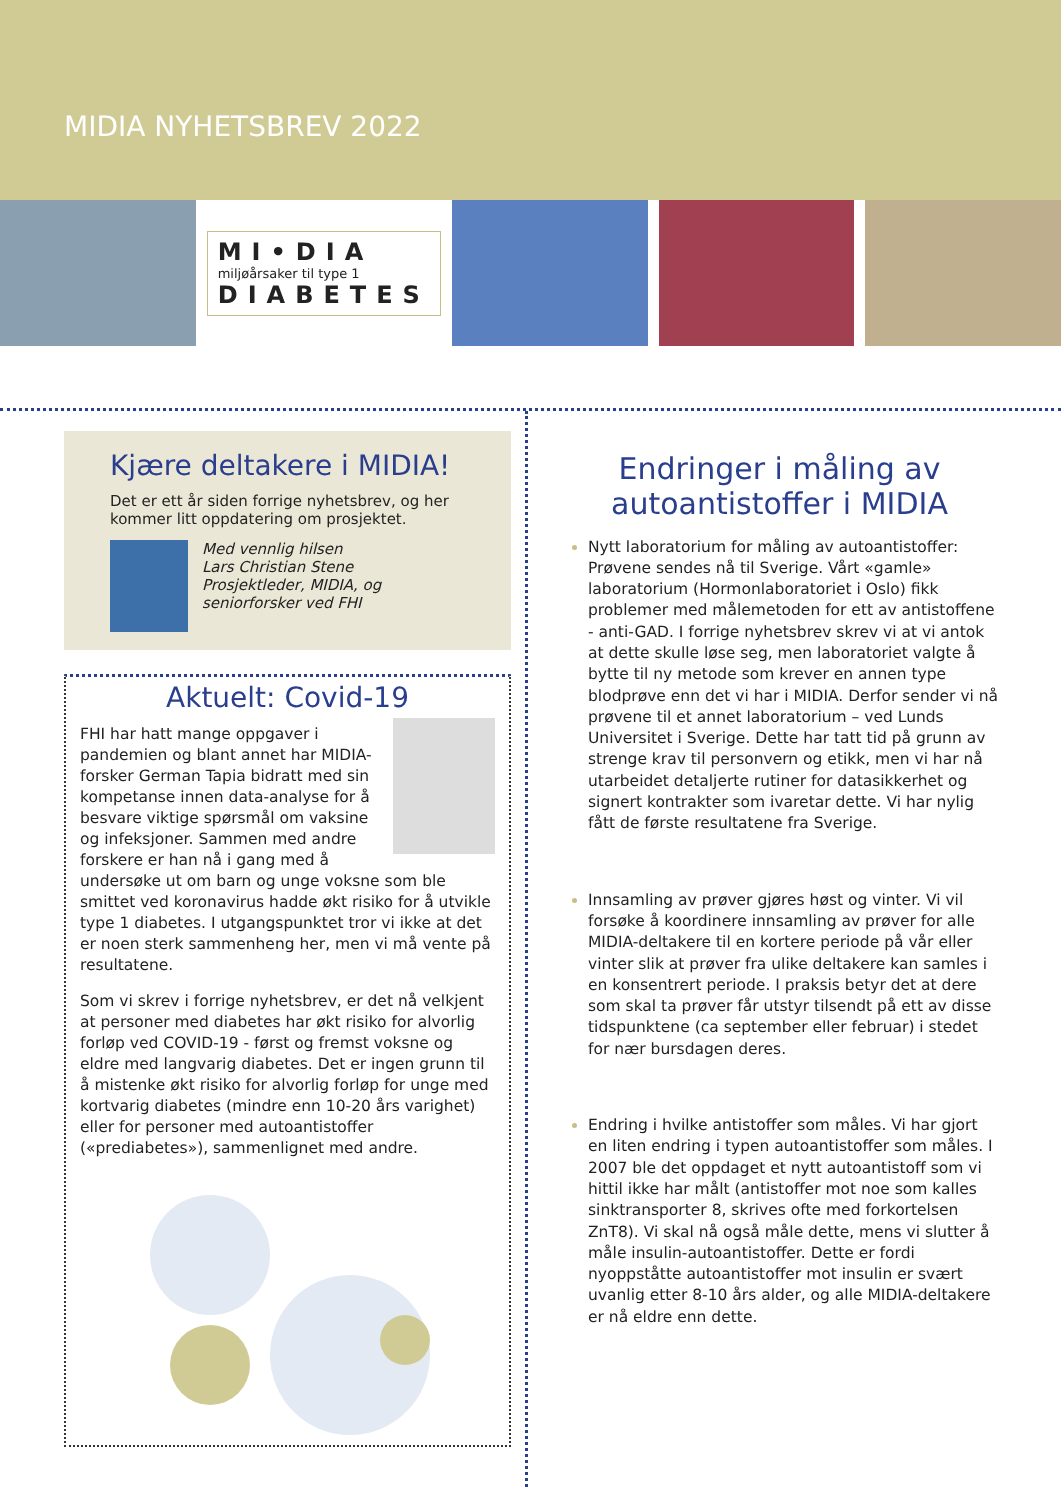MIDIA NYHETSBREV 2022
MI•DIA
miljøårsaker til type 1
DIABETES
Kjære deltakere i MIDIA!
Det er ett år siden forrige nyhetsbrev, og her kommer litt oppdatering om prosjektet.
Med vennlig hilsen
Lars Christian Stene
Prosjektleder, MIDIA, og
seniorforsker ved FHI
Aktuelt: Covid-19
FHI har hatt mange oppgaver i pandemien og blant annet har MIDIA-forsker German Tapia bidratt med sin kompetanse innen data-analyse for å besvare viktige spørsmål om vaksine og infeksjoner. Sammen med andre forskere er han nå i gang med å undersøke ut om barn og unge voksne som ble smittet ved koronavirus hadde økt risiko for å utvikle type 1 diabetes. I utgangspunktet tror vi ikke at det er noen sterk sammenheng her, men vi må vente på resultatene.
Som vi skrev i forrige nyhetsbrev, er det nå velkjent at personer med diabetes har økt risiko for alvorlig forløp ved COVID-19 - først og fremst voksne og eldre med langvarig diabetes. Det er ingen grunn til å mistenke økt risiko for alvorlig forløp for unge med kortvarig diabetes (mindre enn 10-20 års varighet) eller for personer med autoantistoffer («prediabetes»), sammenlignet med andre.
Endringer i måling av autoantistoffer i MIDIA
Nytt laboratorium for måling av autoantistoffer: Prøvene sendes nå til Sverige. Vårt «gamle» laboratorium (Hormonlaboratoriet i Oslo) fikk problemer med målemetoden for ett av antistoffene - anti-GAD. I forrige nyhetsbrev skrev vi at vi antok at dette skulle løse seg, men laboratoriet valgte å bytte til ny metode som krever en annen type blodprøve enn det vi har i MIDIA. Derfor sender vi nå prøvene til et annet laboratorium – ved Lunds Universitet i Sverige. Dette har tatt tid på grunn av strenge krav til personvern og etikk, men vi har nå utarbeidet detaljerte rutiner for datasikkerhet og signert kontrakter som ivaretar dette. Vi har nylig fått de første resultatene fra Sverige.
Innsamling av prøver gjøres høst og vinter. Vi vil forsøke å koordinere innsamling av prøver for alle MIDIA-deltakere til en kortere periode på vår eller vinter slik at prøver fra ulike deltakere kan samles i en konsentrert periode. I praksis betyr det at dere som skal ta prøver får utstyr tilsendt på ett av disse tidspunktene (ca september eller februar) i stedet for nær bursdagen deres.
Endring i hvilke antistoffer som måles. Vi har gjort en liten endring i typen autoantistoffer som måles. I 2007 ble det oppdaget et nytt autoantistoff som vi hittil ikke har målt (antistoffer mot noe som kalles sinktransporter 8, skrives ofte med forkortelsen ZnT8). Vi skal nå også måle dette, mens vi slutter å måle insulin-autoantistoffer. Dette er fordi nyoppståtte autoantistoffer mot insulin er svært uvanlig etter 8-10 års alder, og alle MIDIA-deltakere er nå eldre enn dette.